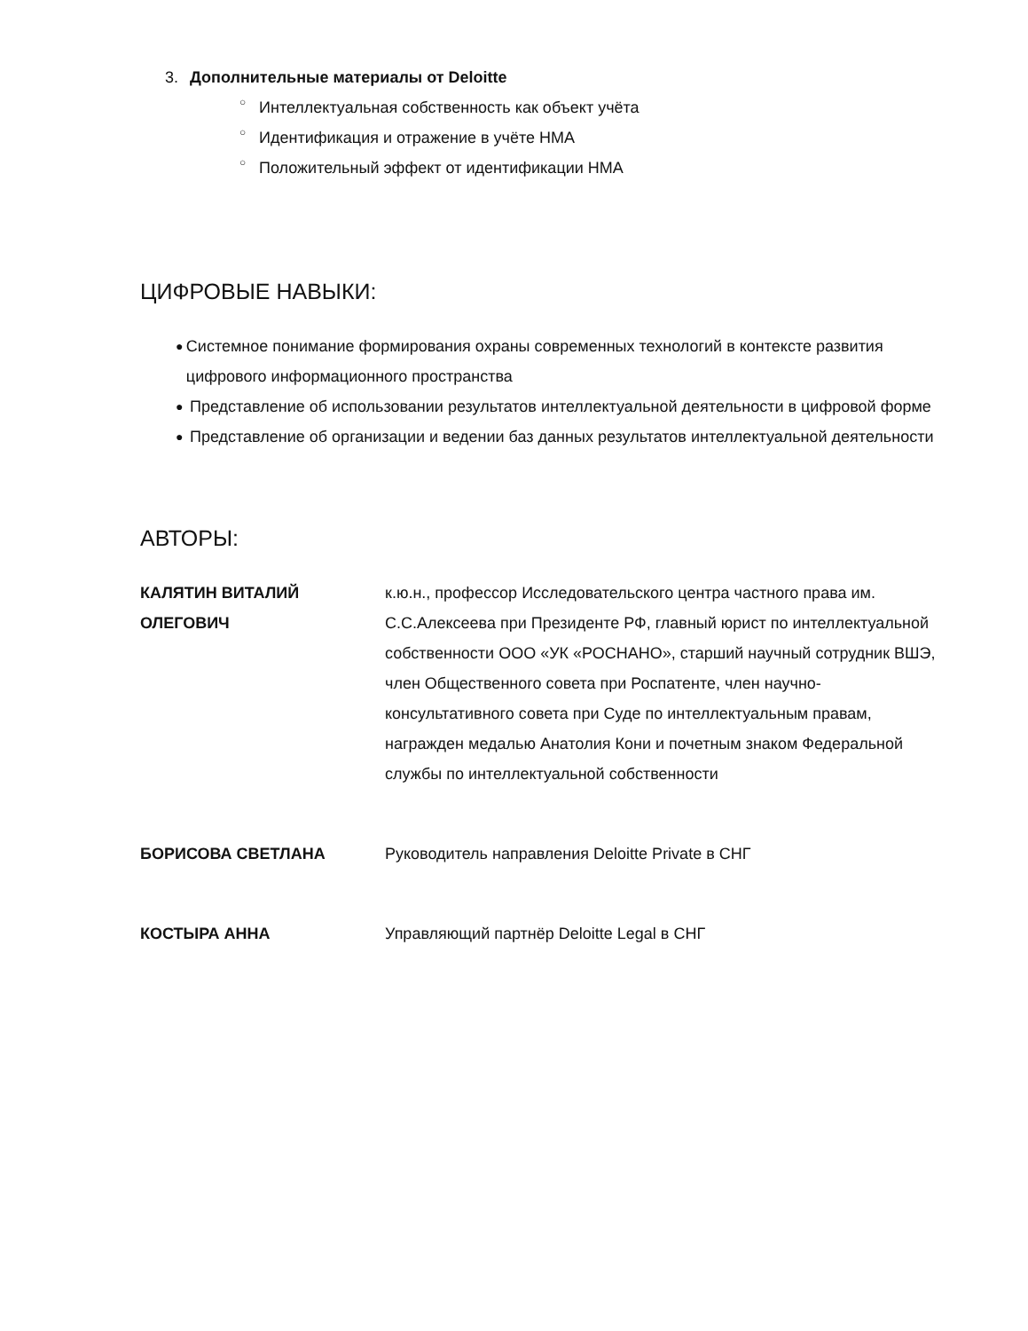3. Дополнительные материалы от Deloitte
○ Интеллектуальная собственность как объект учёта
○ Идентификация и отражение в учёте НМА
○ Положительный эффект от идентификации НМА
ЦИФРОВЫЕ НАВЫКИ:
● Системное понимание формирования охраны современных технологий в контексте развития цифрового информационного пространства
● Представление об использовании результатов интеллектуальной деятельности в цифровой форме
● Представление об организации и ведении баз данных результатов интеллектуальной деятельности
АВТОРЫ:
| КАЛЯТИН ВИТАЛИЙ ОЛЕГОВИЧ | к.ю.н., профессор Исследовательского центра частного права им. С.С.Алексеева при Президенте РФ, главный юрист по интеллектуальной собственности ООО «УК «РОСНАНО», старший научный сотрудник ВШЭ, член Общественного совета при Роспатенте, член научно-консультативного совета при Суде по интеллектуальным правам, награжден медалью Анатолия Кони и почетным знаком Федеральной службы по интеллектуальной собственности |
| БОРИСОВА СВЕТЛАНА | Руководитель направления Deloitte Private в СНГ |
| КОСТЫРА АННА | Управляющий партнёр Deloitte Legal в СНГ |